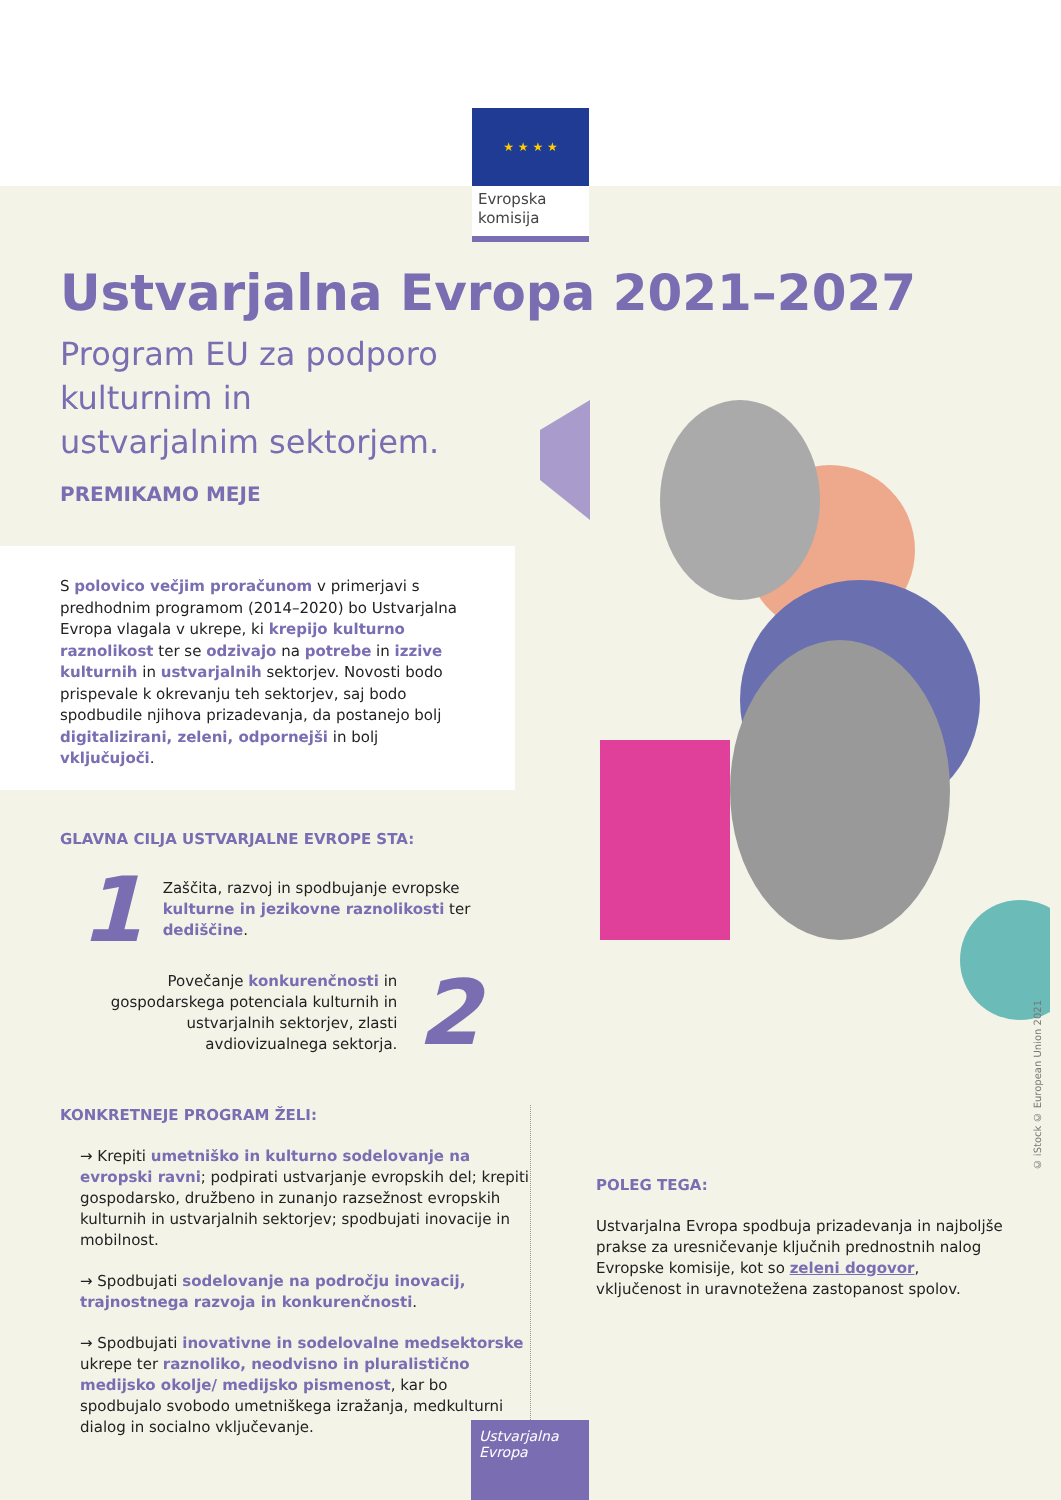★ ★ ★ ★
Evropska komisija
© iStock © European Union 2021
Ustvarjalna Evropa 2021–2027
Program EU za podporo kulturnim in ustvarjalnim sektorjem.
PREMIKAMO MEJE
S polovico večjim proračunom v primerjavi s predhodnim programom (2014–2020) bo Ustvarjalna Evropa vlagala v ukrepe, ki krepijo kulturno raznolikost ter se odzivajo na potrebe in izzive kulturnih in ustvarjalnih sektorjev. Novosti bodo prispevale k okrevanju teh sektorjev, saj bodo spodbudile njihova prizadevanja, da postanejo bolj digitalizirani, zeleni, odpornejši in bolj vključujoči.
GLAVNA CILJA USTVARJALNE EVROPE STA:
1 Zaščita, razvoj in spodbujanje evropske kulturne in jezikovne raznolikosti ter dediščine.
Povečanje konkurenčnosti in gospodarskega potenciala kulturnih in ustvarjalnih sektorjev, zlasti avdiovizualnega sektorja. 2
KONKRETNEJE PROGRAM ŽELI:
→ Krepiti umetniško in kulturno sodelovanje na evropski ravni; podpirati ustvarjanje evropskih del; krepiti gospodarsko, družbeno in zunanjo razsežnost evropskih kulturnih in ustvarjalnih sektorjev; spodbujati inovacije in mobilnost.
→ Spodbujati sodelovanje na področju inovacij, trajnostnega razvoja in konkurenčnosti.
→ Spodbujati inovativne in sodelovalne medsektorske ukrepe ter raznoliko, neodvisno in pluralistično medijsko okolje/ medijsko pismenost, kar bo spodbujalo svobodo umetniškega izražanja, medkulturni dialog in socialno vključevanje.
POLEG TEGA:
Ustvarjalna Evropa spodbuja prizadevanja in najboljše prakse za uresničevanje ključnih prednostnih nalog Evropske komisije, kot so zeleni dogovor, vključenost in uravnotežena zastopanost spolov.
Ustvarjalna Evropa